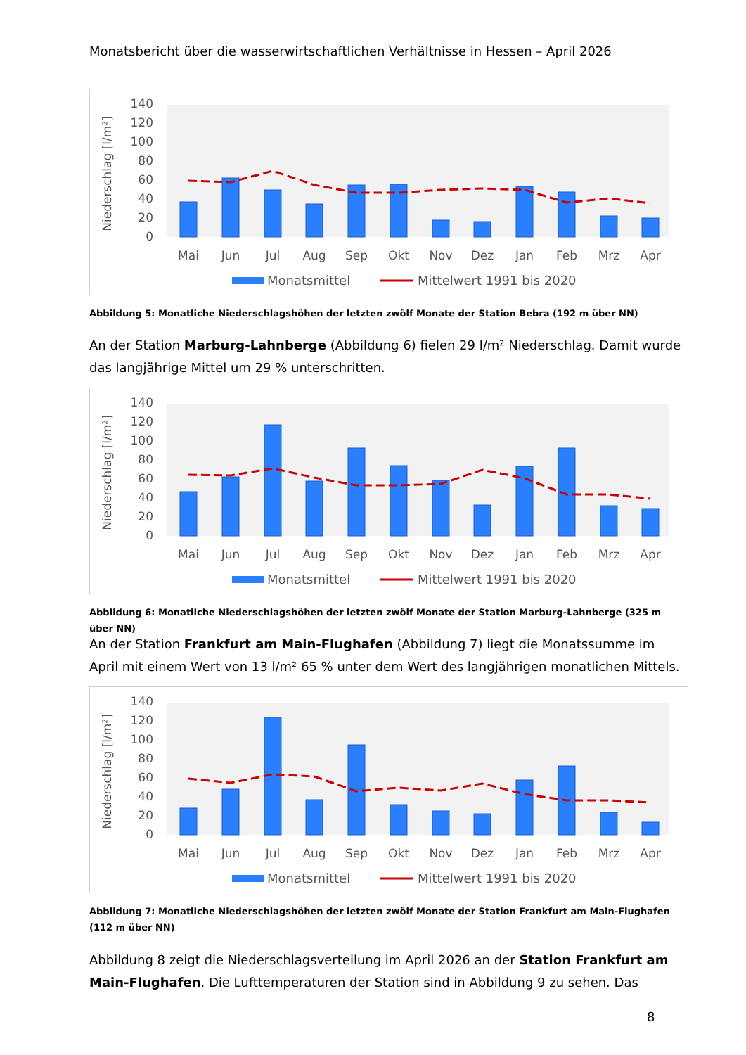Monatsbericht über die wasserwirtschaftlichen Verhältnisse in Hessen – April 2026
Niederschlag [l/m²]
0
20
40
60
80
100
120
140
Mai
Jun
Jul
Aug
Sep
Okt
Nov
Dez
Jan
Feb
Mrz
Apr
Monatsmittel
Mittelwert 1991 bis 2020
Abbildung 5: Monatliche Niederschlagshöhen der letzten zwölf Monate der Station Bebra (192 m über NN)
An der Station Marburg-Lahnberge (Abbildung 6) fielen 29 l/m² Niederschlag. Damit wurde das langjährige Mittel um 29 % unterschritten.
Niederschlag [l/m²]
0
20
40
60
80
100
120
140
Mai
Jun
Jul
Aug
Sep
Okt
Nov
Dez
Jan
Feb
Mrz
Apr
Monatsmittel
Mittelwert 1991 bis 2020
Abbildung 6: Monatliche Niederschlagshöhen der letzten zwölf Monate der Station Marburg-Lahnberge (325 m über NN)
An der Station Frankfurt am Main-Flughafen (Abbildung 7) liegt die Monatssumme im April mit einem Wert von 13 l/m² 65 % unter dem Wert des langjährigen monatlichen Mittels.
Niederschlag [l/m²]
0
20
40
60
80
100
120
140
Mai
Jun
Jul
Aug
Sep
Okt
Nov
Dez
Jan
Feb
Mrz
Apr
Monatsmittel
Mittelwert 1991 bis 2020
Abbildung 7: Monatliche Niederschlagshöhen der letzten zwölf Monate der Station Frankfurt am Main-Flughafen (112 m über NN)
Abbildung 8 zeigt die Niederschlagsverteilung im April 2026 an der Station Frankfurt am Main-Flughafen. Die Lufttemperaturen der Station sind in Abbildung 9 zu sehen. Das
8